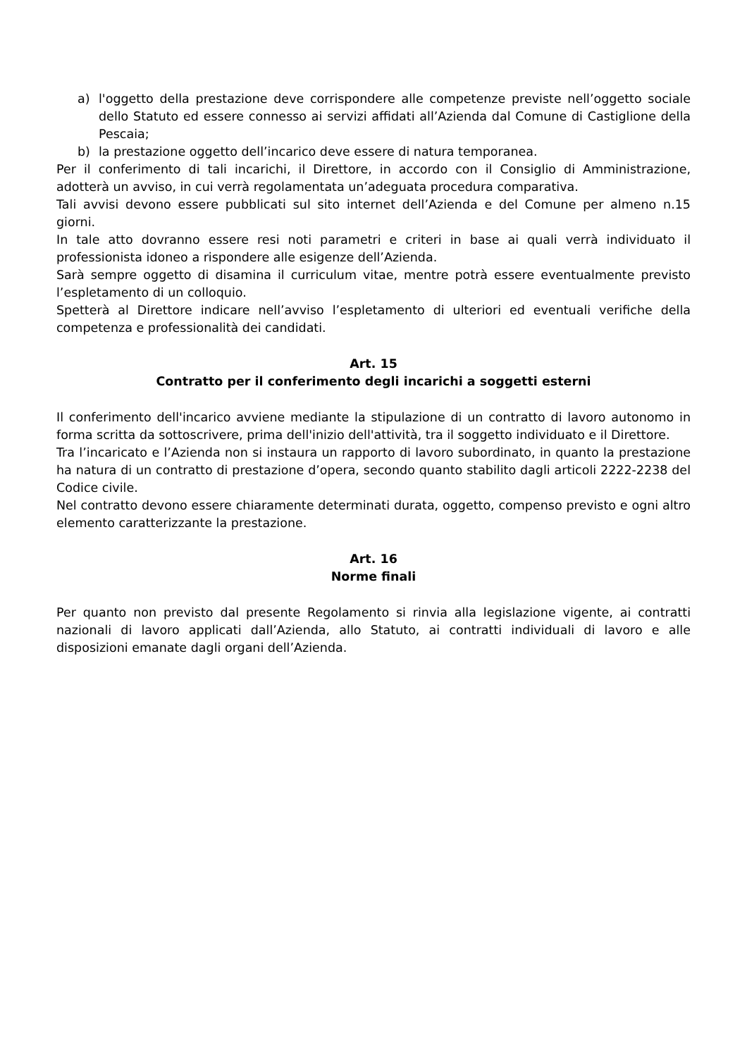a) l'oggetto della prestazione deve corrispondere alle competenze previste nell’oggetto sociale dello Statuto ed essere connesso ai servizi affidati all’Azienda dal Comune di Castiglione della Pescaia;
b) la prestazione oggetto dell’incarico deve essere di natura temporanea.
Per il conferimento di tali incarichi, il Direttore, in accordo con il Consiglio di Amministrazione, adotterà un avviso, in cui verrà regolamentata un’adeguata procedura comparativa.
Tali avvisi devono essere pubblicati sul sito internet dell’Azienda e del Comune per almeno n.15 giorni.
In tale atto dovranno essere resi noti parametri e criteri in base ai quali verrà individuato il professionista idoneo a rispondere alle esigenze dell’Azienda.
Sarà sempre oggetto di disamina il curriculum vitae, mentre potrà essere eventualmente previsto l’espletamento di un colloquio.
Spetterà al Direttore indicare nell’avviso l’espletamento di ulteriori ed eventuali verifiche della competenza e professionalità dei candidati.
Art. 15
Contratto per il conferimento degli incarichi a soggetti esterni
Il conferimento dell'incarico avviene mediante la stipulazione di un contratto di lavoro autonomo in forma scritta da sottoscrivere, prima dell'inizio dell'attività, tra il soggetto individuato e il Direttore.
Tra l’incaricato e l’Azienda non si instaura un rapporto di lavoro subordinato, in quanto la prestazione ha natura di un contratto di prestazione d’opera, secondo quanto stabilito dagli articoli 2222-2238 del Codice civile.
Nel contratto devono essere chiaramente determinati durata, oggetto, compenso previsto e ogni altro elemento caratterizzante la prestazione.
Art. 16
Norme finali
Per quanto non previsto dal presente Regolamento si rinvia alla legislazione vigente, ai contratti nazionali di lavoro applicati dall’Azienda, allo Statuto, ai contratti individuali di lavoro e alle disposizioni emanate dagli organi dell’Azienda.